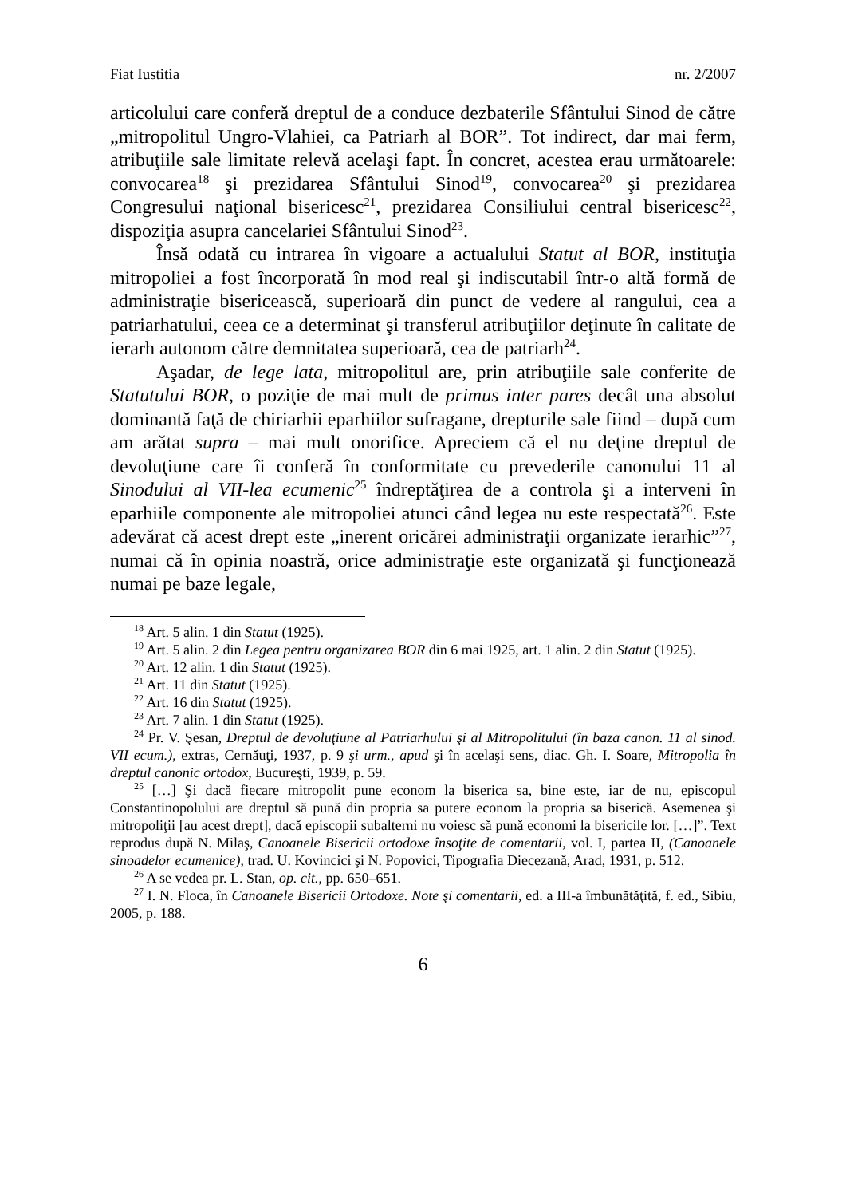Fiat Iustitia nr. 2/2007
articolului care conferă dreptul de a conduce dezbaterile Sfântului Sinod de către „mitropolitul Ungro-Vlahiei, ca Patriarh al BOR”. Tot indirect, dar mai ferm, atribuţiile sale limitate relevă acelaşi fapt. În concret, acestea erau următoarele: convocarea<sup>18</sup> şi prezidarea Sfântului Sinod<sup>19</sup>, convocarea<sup>20</sup> şi prezidarea Congresului naţional bisericesc<sup>21</sup>, prezidarea Consiliului central bisericesc<sup>22</sup>, dispoziţia asupra cancelariei Sfântului Sinod<sup>23</sup>.
Însă odată cu intrarea în vigoare a actualului Statut al BOR, instituţia mitropoliei a fost încorporată în mod real şi indiscutabil într-o altă formă de administraţie bisericească, superioară din punct de vedere al rangului, cea a patriarhatului, ceea ce a determinat şi transferul atribuţiilor deţinute în calitate de ierarh autonom către demnitatea superioară, cea de patriarh<sup>24</sup>.
Aşadar, de lege lata, mitropolitul are, prin atribuţiile sale conferite de Statutului BOR, o poziţie de mai mult de primus inter pares decât una absolut dominantă faţă de chiriarhii eparhiilor sufragane, drepturile sale fiind – după cum am arătat supra – mai mult onorifice. Apreciem că el nu deţine dreptul de devoluţiune care îi conferă în conformitate cu prevederile canonului 11 al Sinodului al VII-lea ecumenic<sup>25</sup> îndreptăţirea de a controla şi a interveni în eparhiile componente ale mitropoliei atunci când legea nu este respectată<sup>26</sup>. Este adevărat că acest drept este „inerent oricărei administraţii organizate ierarhic”<sup>27</sup>, numai că în opinia noastră, orice administraţie este organizată şi funcţionează numai pe baze legale,
<sup>18</sup> Art. 5 alin. 1 din Statut (1925).
<sup>19</sup> Art. 5 alin. 2 din Legea pentru organizarea BOR din 6 mai 1925, art. 1 alin. 2 din Statut (1925).
<sup>20</sup> Art. 12 alin. 1 din Statut (1925).
<sup>21</sup> Art. 11 din Statut (1925).
<sup>22</sup> Art. 16 din Statut (1925).
<sup>23</sup> Art. 7 alin. 1 din Statut (1925).
<sup>24</sup> Pr. V. Şesan, Dreptul de devoluţiune al Patriarhului şi al Mitropolitului (în baza canon. 11 al sinod. VII ecum.), extras, Cernăuţi, 1937, p. 9 şi urm., apud şi în acelaşi sens, diac. Gh. I. Soare, Mitropolia în dreptul canonic ortodox, Bucureşti, 1939, p. 59.
<sup>25</sup> […] Şi dacă fiecare mitropolit pune econom la biserica sa, bine este, iar de nu, episcopul Constantinopolului are dreptul să pună din propria sa putere econom la propria sa biserică. Asemenea şi mitropoliţii [au acest drept], dacă episcopii subalterni nu voiesc să pună economi la bisericile lor. […]”. Text reprodus după N. Milaş, Canoanele Bisericii ortodoxe însoţite de comentarii, vol. I, partea II, (Canoanele sinoadelor ecumenice), trad. U. Kovincici şi N. Popovici, Tipografia Diecezană, Arad, 1931, p. 512.
<sup>26</sup> A se vedea pr. L. Stan, op. cit., pp. 650–651.
<sup>27</sup> I. N. Floca, în Canoanele Bisericii Ortodoxe. Note şi comentarii, ed. a III-a îmbunătăţită, f. ed., Sibiu, 2005, p. 188.
6